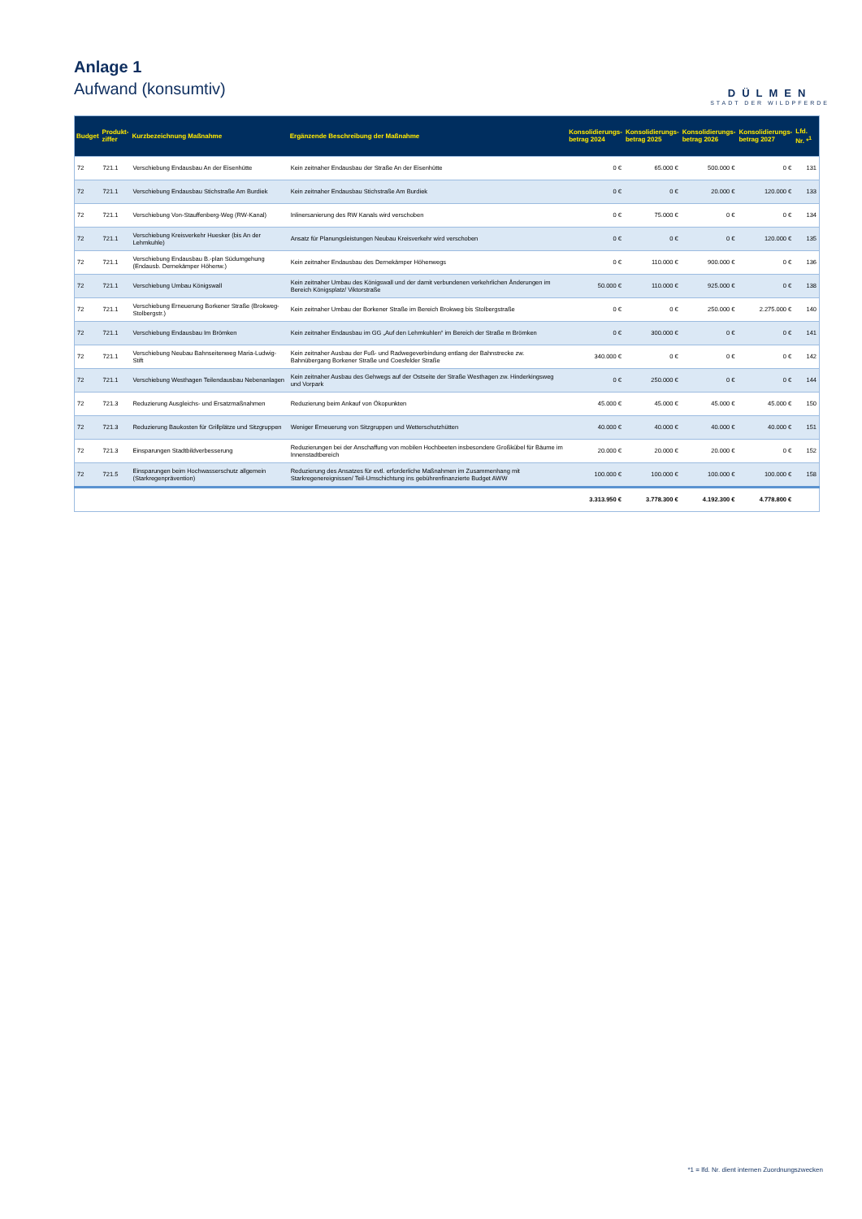Anlage 1
Aufwand (konsumtiv)
DÜLMEN
STADT DER WILDPFERDE
| Budget | Produkt- ziffer | Kurzbezeichnung Maßnahme | Ergänzende Beschreibung der Maßnahme | Konsolidierungs- betrag 2024 | Konsolidierungs- betrag 2025 | Konsolidierungs- betrag 2026 | Konsolidierungs- betrag 2027 | Lfd. Nr. *<sup>1</sup> |
| --- | --- | --- | --- | --- | --- | --- | --- | --- |
| 72 | 721.1 | Verschiebung Endausbau An der Eisenhütte | Kein zeitnaher Endausbau der Straße An der Eisenhütte | 0 € | 65.000 € | 500.000 € | 0 € | 131 |
| 72 | 721.1 | Verschiebung Endausbau Stichstraße Am Burdiek | Kein zeitnaher Endausbau Stichstraße Am Burdiek | 0 € | 0 € | 20.000 € | 120.000 € | 133 |
| 72 | 721.1 | Verschiebung Von-Stauffenberg-Weg (RW-Kanal) | Inlinersanierung des RW Kanals wird verschoben | 0 € | 75.000 € | 0 € | 0 € | 134 |
| 72 | 721.1 | Verschiebung Kreisverkehr Huesker (bis An der Lehmkuhle) | Ansatz für Planungsleistungen Neubau Kreisverkehr wird verschoben | 0 € | 0 € | 0 € | 120.000 € | 135 |
| 72 | 721.1 | Verschiebung Endausbau B.-plan Südumgehung (Endausb. Dernekämper Höhenw.) | Kein zeitnaher Endausbau des Dernekämper Höhenwegs | 0 € | 110.000 € | 900.000 € | 0 € | 136 |
| 72 | 721.1 | Verschiebung Umbau Königswall | Kein zeitnaher Umbau des Königswall und der damit verbundenen verkehrlichen Änderungen im Bereich Königsplatz/ Viktorstraße | 50.000 € | 110.000 € | 925.000 € | 0 € | 138 |
| 72 | 721.1 | Verschiebung Erneuerung Borkener Straße (Brokweg-Stolbergstr.) | Kein zeitnaher Umbau der Borkener Straße im Bereich Brokweg bis Stolbergstraße | 0 € | 0 € | 250.000 € | 2.275.000 € | 140 |
| 72 | 721.1 | Verschiebung Endausbau Im Brömken | Kein zeitnaher Endausbau im GG „Auf den Lehmkuhlen“ im Bereich der Straße m Brömken | 0 € | 300.000 € | 0 € | 0 € | 141 |
| 72 | 721.1 | Verschiebung Neubau Bahnseitenweg Maria-Ludwig-Stift | Kein zeitnaher Ausbau der Fuß- und Radwegeverbindung entlang der Bahnstrecke zw. Bahnübergang Borkener Straße und Coesfelder Straße | 340.000 € | 0 € | 0 € | 0 € | 142 |
| 72 | 721.1 | Verschiebung Westhagen Teilendausbau Nebenanlagen | Kein zeitnaher Ausbau des Gehwegs auf der Ostseite der Straße Westhagen zw. Hinderkingsweg und Vorpark | 0 € | 250.000 € | 0 € | 0 € | 144 |
| 72 | 721.3 | Reduzierung Ausgleichs- und Ersatzmaßnahmen | Reduzierung beim Ankauf von Ökopunkten | 45.000 € | 45.000 € | 45.000 € | 45.000 € | 150 |
| 72 | 721.3 | Reduzierung Baukosten für Grillplätze und Sitzgruppen | Weniger Erneuerung von Sitzgruppen und Wetterschutzhütten | 40.000 € | 40.000 € | 40.000 € | 40.000 € | 151 |
| 72 | 721.3 | Einsparungen Stadtbildverbesserung | Reduzierungen bei der Anschaffung von mobilen Hochbeeten insbesondere Großkübel für Bäume im Innenstadtbereich | 20.000 € | 20.000 € | 20.000 € | 0 € | 152 |
| 72 | 721.5 | Einsparungen beim Hochwasserschutz allgemein (Starkregenprävention) | Reduzierung des Ansatzes für evtl. erforderliche Maßnahmen im Zusammenhang mit Starkregenereignissen/ Teil-Umschichtung ins gebührenfinanzierte Budget AWW | 100.000 € | 100.000 € | 100.000 € | 100.000 € | 158 |
| | | | | 3.313.950 € | 3.778.300 € | 4.192.300 € | 4.778.800 € | |
*1 = lfd. Nr. dient internen Zuordnungszwecken